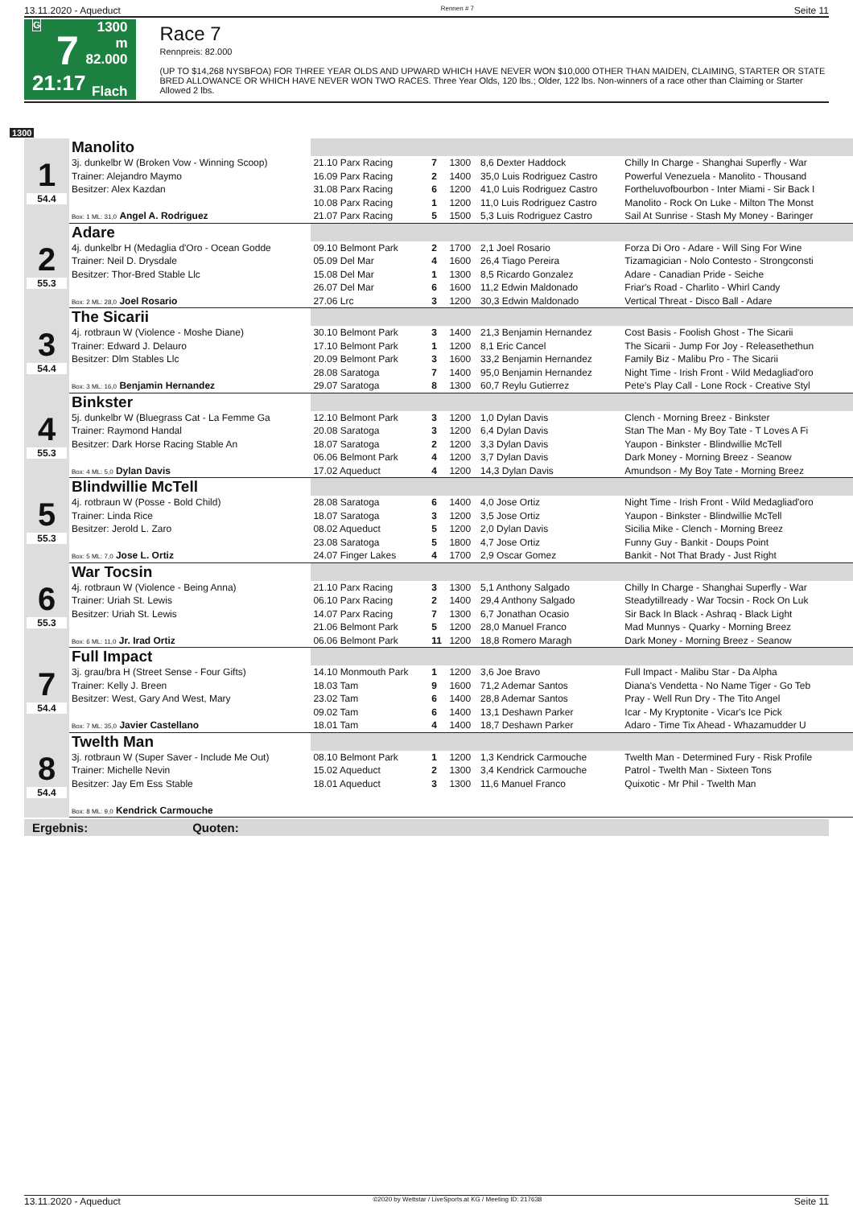13.11.2020 - Aqueduct Rennen # 7 Seite 11
G
7
21:17
1300 m
82.000
Flach
Race 7
Rennpreis: 82.000
(UP TO $14,268 NYSBFOA) FOR THREE YEAR OLDS AND UPWARD WHICH HAVE NEVER WON $10,000 OTHER THAN MAIDEN, CLAIMING, STARTER OR STATE BRED ALLOWANCE OR WHICH HAVE NEVER WON TWO RACES. Three Year Olds, 120 lbs.; Older, 122 lbs. Non-winners of a race other than Claiming or Starter Allowed 2 lbs.
1300
| 1 54.4 | Manolito | | | | | |
| | 3j. dunkelbr W (Broken Vow - Winning Scoop) | 21.10 Parx Racing | 7 | 1300 | 8,6 Dexter Haddock | Chilly In Charge - Shanghai Superfly - War |
| | Trainer: Alejandro Maymo | 16.09 Parx Racing | 2 | 1400 | 35,0 Luis Rodriguez Castro | Powerful Venezuela - Manolito - Thousand |
| | Besitzer: Alex Kazdan | 31.08 Parx Racing | 6 | 1200 | 41,0 Luis Rodriguez Castro | Fortheluvofbourbon - Inter Miami - Sir Back I |
| | | 10.08 Parx Racing | 1 | 1200 | 11,0 Luis Rodriguez Castro | Manolito - Rock On Luke - Milton The Monst |
| | Box: 1 ML: 31,0 Angel A. Rodriguez | 21.07 Parx Racing | 5 | 1500 | 5,3 Luis Rodriguez Castro | Sail At Sunrise - Stash My Money - Baringer |
| 2 55.3 | Adare | | | | | |
| | 4j. dunkelbr H (Medaglia d'Oro - Ocean Godde | 09.10 Belmont Park | 2 | 1700 | 2,1 Joel Rosario | Forza Di Oro - Adare - Will Sing For Wine |
| | Trainer: Neil D. Drysdale | 05.09 Del Mar | 4 | 1600 | 26,4 Tiago Pereira | Tizamagician - Nolo Contesto - Strongconsti |
| | Besitzer: Thor-Bred Stable Llc | 15.08 Del Mar | 1 | 1300 | 8,5 Ricardo Gonzalez | Adare - Canadian Pride - Seiche |
| | | 26.07 Del Mar | 6 | 1600 | 11,2 Edwin Maldonado | Friar's Road - Charlito - Whirl Candy |
| | Box: 2 ML: 28,0 Joel Rosario | 27.06 Lrc | 3 | 1200 | 30,3 Edwin Maldonado | Vertical Threat - Disco Ball - Adare |
| 3 54.4 | The Sicarii | | | | | |
| | 4j. rotbraun W (Violence - Moshe Diane) | 30.10 Belmont Park | 3 | 1400 | 21,3 Benjamin Hernandez | Cost Basis - Foolish Ghost - The Sicarii |
| | Trainer: Edward J. Delauro | 17.10 Belmont Park | 1 | 1200 | 8,1 Eric Cancel | The Sicarii - Jump For Joy - Releasethethun |
| | Besitzer: Dlm Stables Llc | 20.09 Belmont Park | 3 | 1600 | 33,2 Benjamin Hernandez | Family Biz - Malibu Pro - The Sicarii |
| | | 28.08 Saratoga | 7 | 1400 | 95,0 Benjamin Hernandez | Night Time - Irish Front - Wild Medagliad'oro |
| | Box: 3 ML: 16,0 Benjamin Hernandez | 29.07 Saratoga | 8 | 1300 | 60,7 Reylu Gutierrez | Pete's Play Call - Lone Rock - Creative Styl |
| 4 55.3 | Binkster | | | | | |
| | 5j. dunkelbr W (Bluegrass Cat - La Femme Ga | 12.10 Belmont Park | 3 | 1200 | 1,0 Dylan Davis | Clench - Morning Breez - Binkster |
| | Trainer: Raymond Handal | 20.08 Saratoga | 3 | 1200 | 6,4 Dylan Davis | Stan The Man - My Boy Tate - T Loves A Fi |
| | Besitzer: Dark Horse Racing Stable An | 18.07 Saratoga | 2 | 1200 | 3,3 Dylan Davis | Yaupon - Binkster - Blindwillie McTell |
| | | 06.06 Belmont Park | 4 | 1200 | 3,7 Dylan Davis | Dark Money - Morning Breez - Seanow |
| | Box: 4 ML: 5,0 Dylan Davis | 17.02 Aqueduct | 4 | 1200 | 14,3 Dylan Davis | Amundson - My Boy Tate - Morning Breez |
| 5 55.3 | Blindwillie McTell | | | | | |
| | 4j. rotbraun W (Posse - Bold Child) | 28.08 Saratoga | 6 | 1400 | 4,0 Jose Ortiz | Night Time - Irish Front - Wild Medagliad'oro |
| | Trainer: Linda Rice | 18.07 Saratoga | 3 | 1200 | 3,5 Jose Ortiz | Yaupon - Binkster - Blindwillie McTell |
| | Besitzer: Jerold L. Zaro | 08.02 Aqueduct | 5 | 1200 | 2,0 Dylan Davis | Sicilia Mike - Clench - Morning Breez |
| | | 23.08 Saratoga | 5 | 1800 | 4,7 Jose Ortiz | Funny Guy - Bankit - Doups Point |
| | Box: 5 ML: 7,0 Jose L. Ortiz | 24.07 Finger Lakes | 4 | 1700 | 2,9 Oscar Gomez | Bankit - Not That Brady - Just Right |
| 6 55.3 | War Tocsin | | | | | |
| | 4j. rotbraun W (Violence - Being Anna) | 21.10 Parx Racing | 3 | 1300 | 5,1 Anthony Salgado | Chilly In Charge - Shanghai Superfly - War |
| | Trainer: Uriah St. Lewis | 06.10 Parx Racing | 2 | 1400 | 29,4 Anthony Salgado | Steadytillready - War Tocsin - Rock On Luk |
| | Besitzer: Uriah St. Lewis | 14.07 Parx Racing | 7 | 1300 | 6,7 Jonathan Ocasio | Sir Back In Black - Ashraq - Black Light |
| | | 21.06 Belmont Park | 5 | 1200 | 28,0 Manuel Franco | Mad Munnys - Quarky - Morning Breez |
| | Box: 6 ML: 11,0 Jr. Irad Ortiz | 06.06 Belmont Park | 11 | 1200 | 18,8 Romero Maragh | Dark Money - Morning Breez - Seanow |
| 7 54.4 | Full Impact | | | | | |
| | 3j. grau/bra H (Street Sense - Four Gifts) | 14.10 Monmouth Park | 1 | 1200 | 3,6 Joe Bravo | Full Impact - Malibu Star - Da Alpha |
| | Trainer: Kelly J. Breen | 18.03 Tam | 9 | 1600 | 71,2 Ademar Santos | Diana's Vendetta - No Name Tiger - Go Teb |
| | Besitzer: West, Gary And West, Mary | 23.02 Tam | 6 | 1400 | 28,8 Ademar Santos | Pray - Well Run Dry - The Tito Angel |
| | | 09.02 Tam | 6 | 1400 | 13,1 Deshawn Parker | Icar - My Kryptonite - Vicar's Ice Pick |
| | Box: 7 ML: 35,0 Javier Castellano | 18.01 Tam | 4 | 1400 | 18,7 Deshawn Parker | Adaro - Time Tix Ahead - Whazamudder U |
| 8 54.4 | Twelth Man | | | | | |
| | 3j. rotbraun W (Super Saver - Include Me Out) | 08.10 Belmont Park | 1 | 1200 | 1,3 Kendrick Carmouche | Twelth Man - Determined Fury - Risk Profile |
| | Trainer: Michelle Nevin | 15.02 Aqueduct | 2 | 1300 | 3,4 Kendrick Carmouche | Patrol - Twelth Man - Sixteen Tons |
| | Besitzer: Jay Em Ess Stable | 18.01 Aqueduct | 3 | 1300 | 11,6 Manuel Franco | Quixotic - Mr Phil - Twelth Man |
| | Box: 8 ML: 9,0 Kendrick Carmouche | | | | | |
Ergebnis: Quoten:
13.11.2020 - Aqueduct ©2020 by Wettstar / LiveSports.at KG / Meeting ID: 217638 Seite 11